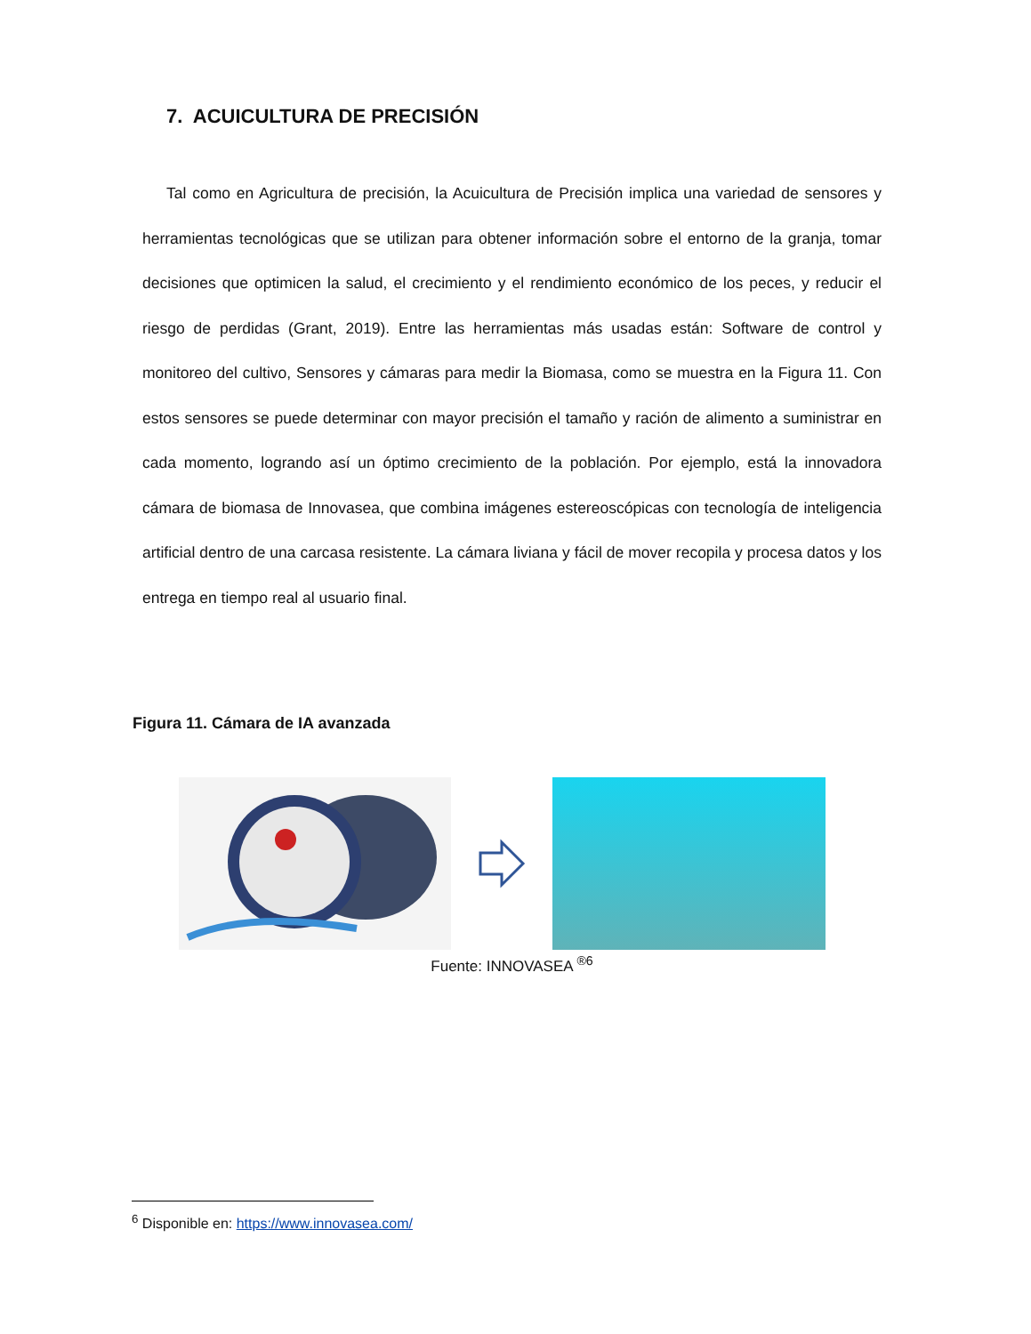7. ACUICULTURA DE PRECISIÓN
Tal como en Agricultura de precisión, la Acuicultura de Precisión implica una variedad de sensores y herramientas tecnológicas que se utilizan para obtener información sobre el entorno de la granja, tomar decisiones que optimicen la salud, el crecimiento y el rendimiento económico de los peces, y reducir el riesgo de perdidas (Grant, 2019). Entre las herramientas más usadas están: Software de control y monitoreo del cultivo, Sensores y cámaras para medir la Biomasa, como se muestra en la Figura 11. Con estos sensores se puede determinar con mayor precisión el tamaño y ración de alimento a suministrar en cada momento, logrando así un óptimo crecimiento de la población. Por ejemplo, está la innovadora cámara de biomasa de Innovasea, que combina imágenes estereoscópicas con tecnología de inteligencia artificial dentro de una carcasa resistente. La cámara liviana y fácil de mover recopila y procesa datos y los entrega en tiempo real al usuario final.
Figura 11. Cámara de IA avanzada
Fuente: INNOVASEA <sup>®6</sup>
<sup>6</sup> Disponible en: https://www.innovasea.com/